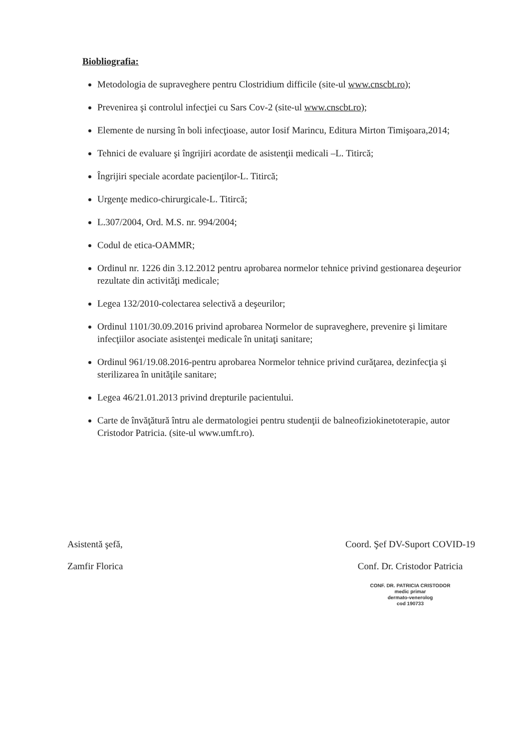Biobliografia:
Metodologia de supraveghere pentru Clostridium difficile (site-ul www.cnscbt.ro);
Prevenirea şi controlul infecţiei cu Sars Cov-2 (site-ul www.cnscbt.ro);
Elemente de nursing în boli infecţioase, autor Iosif Marincu, Editura Mirton Timişoara,2014;
Tehnici de evaluare şi îngrijiri acordate de asistenţii medicali –L. Titircă;
Îngrijiri speciale acordate pacienţilor-L. Titircă;
Urgenţe medico-chirurgicale-L. Titircă;
L.307/2004, Ord. M.S. nr. 994/2004;
Codul de etica-OAMMR;
Ordinul nr. 1226 din 3.12.2012 pentru aprobarea normelor tehnice privind gestionarea deşeurior rezultate din activităţi medicale;
Legea 132/2010-colectarea selectivă a deşeurilor;
Ordinul 1101/30.09.2016 privind aprobarea Normelor de supraveghere, prevenire şi limitare infecţiilor asociate asistenţei medicale în unitaţi sanitare;
Ordinul 961/19.08.2016-pentru aprobarea Normelor tehnice privind curăţarea, dezinfecţia şi sterilizarea în unităţile sanitare;
Legea 46/21.01.2013 privind drepturile pacientului.
Carte de învăţătură întru ale dermatologiei pentru studenţii de balneofiziokinetoterapie, autor Cristodor Patricia. (site-ul www.umft.ro).
Asistentă şefă,
Zamfir Florica
Coord. Şef DV-Suport COVID-19
Conf. Dr. Cristodor Patricia
CONF. DR. PATRICIA CRISTODOR
medic primar
dermato-venerolog
cod 190733